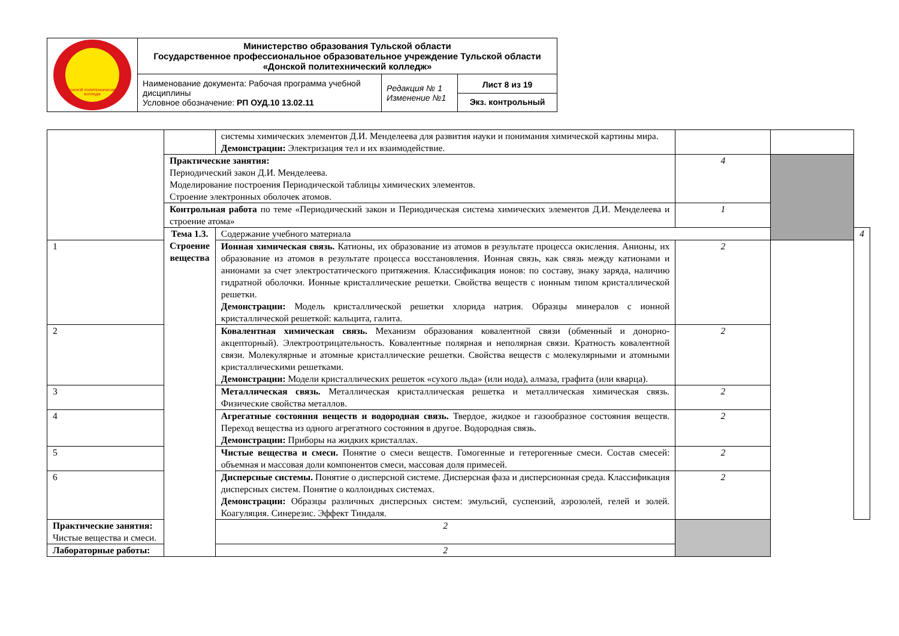| Донской политехнический колледж | Министерство образования Тульской области Государственное профессиональное образовательное учреждение Тульской области «Донской политехнический колледж» | | |
| | Наименование документа: Рабочая программа учебной дисциплины Условное обозначение: РП ОУД.10 13.02.11 | Редакция № 1 Изменение №1 | Лист 8 из 19 Экз. контрольный |
| | | системы химических элементов Д.И. Менделеева для развития науки и понимания химической картины мира. Демонстрации: Электризация тел и их взаимодействие. | | | |
| | Практические занятия: Периодический закон Д.И. Менделеева. Моделирование построения Периодической таблицы химических элементов. Строение электронных оболочек атомов. | | 4 | | |
| | Контрольная работа по теме «Периодический закон и Периодическая система химических элементов Д.И. Менделеева и строение атома» | | 1 | | |
| | Тема 1.3. Строение вещества | Содержание учебного материала | | | 4 |
| 1 | | Ионная химическая связь. Катионы, их образование из атомов в результате процесса окисления. Анионы, их образование из атомов в результате процесса восстановления. Ионная связь, как связь между катионами и анионами за счет электростатического притяжения. Классификация ионов: по составу, знаку заряда, наличию гидратной оболочки. Ионные кристаллические решетки. Свойства веществ с ионным типом кристаллической решетки. Демонстрации: Модель кристаллической решетки хлорида натрия. Образцы минералов с ионной кристаллической решеткой: кальцита, галита. | 2 | | |
| 2 | | Ковалентная химическая связь. Механизм образования ковалентной связи (обменный и донорно-акцепторный). Электроотрицательность. Ковалентные полярная и неполярная связи. Кратность ковалентной связи. Молекулярные и атомные кристаллические решетки. Свойства веществ с молекулярными и атомными кристаллическими решетками. Демонстрации: Модели кристаллических решеток «сухого льда» (или иода), алмаза, графита (или кварца). | 2 | | |
| 3 | | Металлическая связь. Металлическая кристаллическая решетка и металлическая химическая связь. Физические свойства металлов. | 2 | | |
| 4 | | Агрегатные состояния веществ и водородная связь. Твердое, жидкое и газообразное состояния веществ. Переход вещества из одного агрегатного состояния в другое. Водородная связь. Демонстрации: Приборы на жидких кристаллах. | 2 | | |
| 5 | | Чистые вещества и смеси. Понятие о смеси веществ. Гомогенные и гетерогенные смеси. Состав смесей: объемная и массовая доли компонентов смеси, массовая доля примесей. | 2 | | |
| 6 | | Дисперсные системы. Понятие о дисперсной системе. Дисперсная фаза и дисперсионная среда. Классификация дисперсных систем. Понятие о коллоидных системах. Демонстрации: Образцы различных дисперсных систем: эмульсий, суспензий, аэрозолей, гелей и золей. Коагуляция. Синерезис. Эффект Тиндаля. | 2 | | |
| Практические занятия: Чистые вещества и смеси. | | 2 | | | |
| Лабораторные работы: | | 2 | | | |